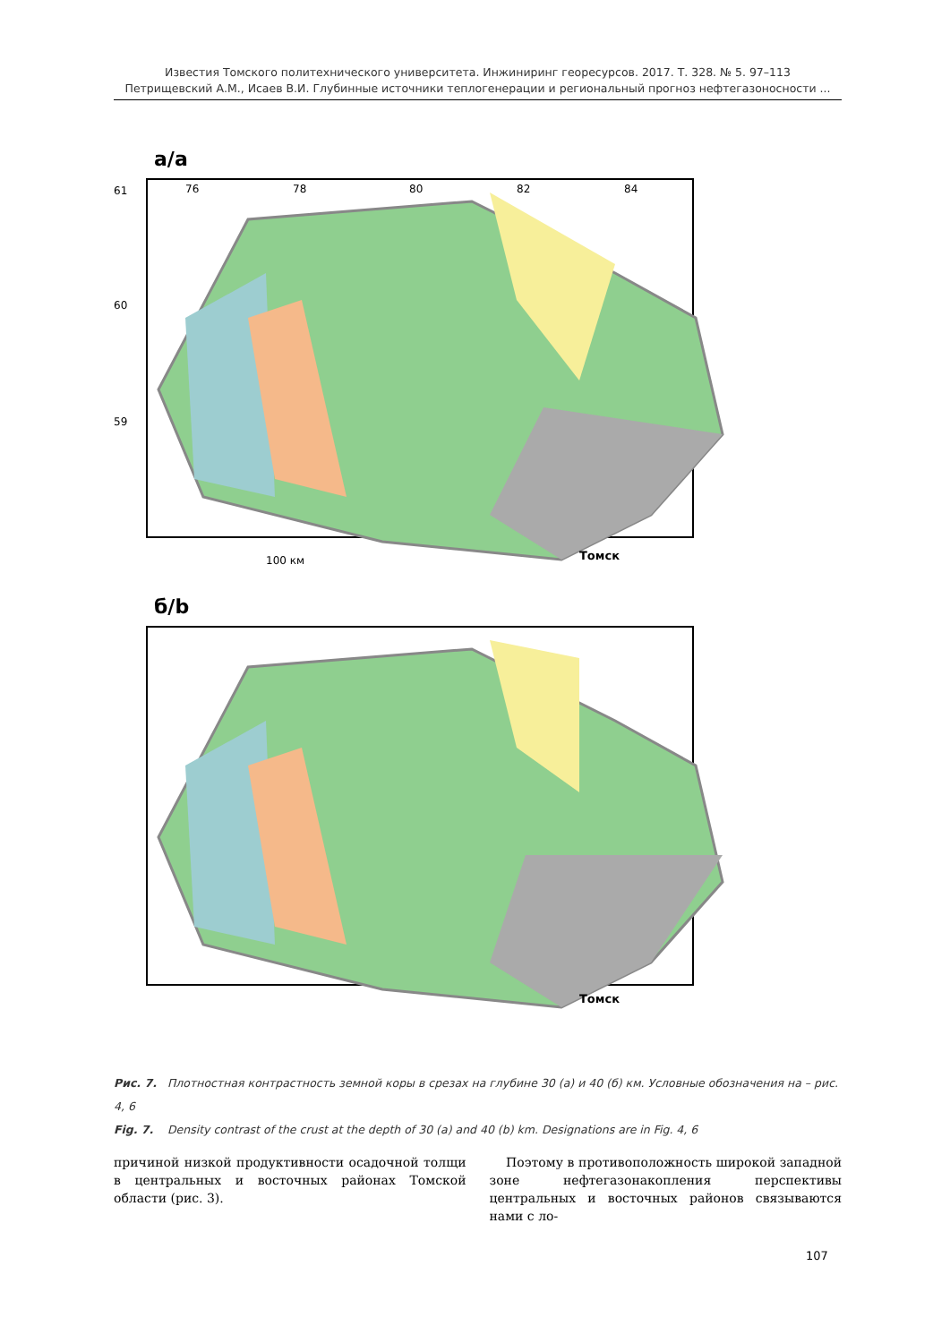Известия Томского политехнического университета. Инжиниринг георесурсов. 2017. Т. 328. № 5. 97–113
Петрищевский А.М., Исаев В.И. Глубинные источники теплогенерации и региональный прогноз нефтегазоносности ...
а/а
76
78
80
82
84
61
60
59
Томск
100 км
б/b
Томск
Рис. 7. Плотностная контрастность земной коры в срезах на глубине 30 (а) и 40 (б) км. Условные обозначения на – рис. 4, 6
Fig. 7. Density contrast of the crust at the depth of 30 (a) and 40 (b) km. Designations are in Fig. 4, 6
причиной низкой продуктивности осадочной толщи в центральных и восточных районах Томской области (рис. 3).
Поэтому в противоположность широкой западной зоне нефтегазонакопления перспективы центральных и восточных районов связываются нами с ло-
107